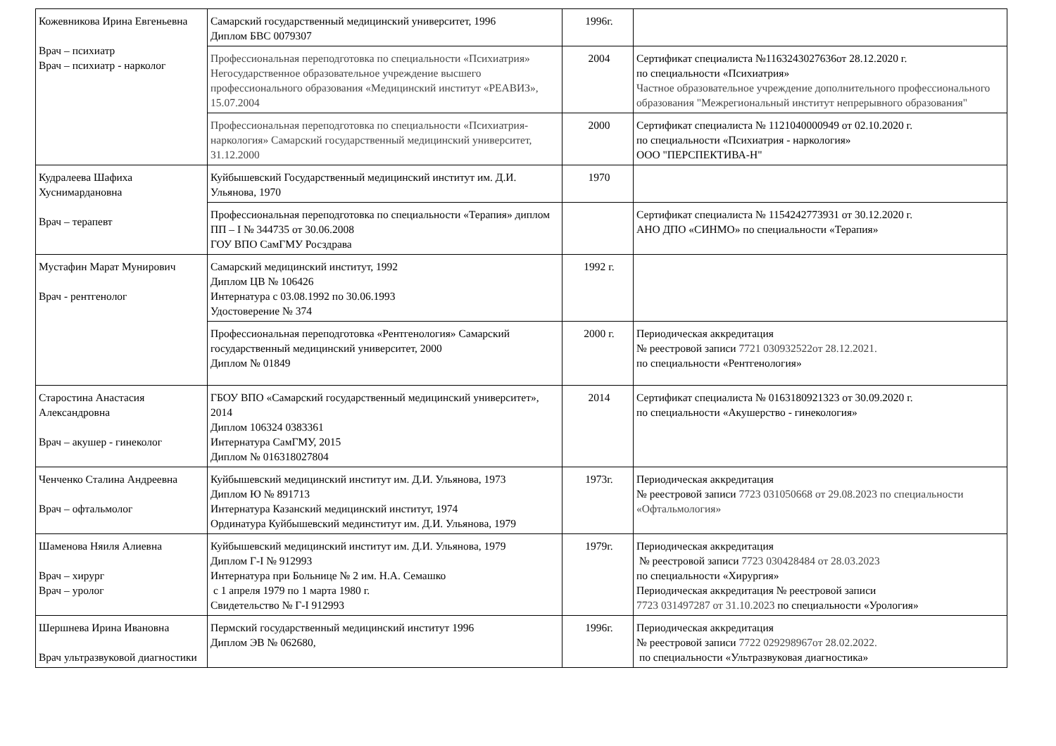| Кожевникова Ирина Евгеньевна Врач – психиатр Врач – психиатр - нарколог | Самарский государственный медицинский университет, 1996 Диплом БВС 0079307 | 1996г. | |
| | Профессиональная переподготовка по специальности «Психиатрия» Негосударственное образовательное учреждение высшего профессионального образования «Медицинский институт «РЕАВИЗ», 15.07.2004 | 2004 | Сертификат специалиста №1163243027636от 28.12.2020 г. по специальности «Психиатрия» Частное образовательное учреждение дополнительного профессионального образования "Межрегиональный институт непрерывного образования" |
| | Профессиональная переподготовка по специальности «Психиатрия-наркология» Самарский государственный медицинский университет, 31.12.2000 | 2000 | Сертификат специалиста № 1121040000949 от 02.10.2020 г. по специальности «Психиатрия - наркология» ООО "ПЕРСПЕКТИВА-Н" |
| Кудралеева Шафиха Хуснимардановна Врач – терапевт | Куйбышевский Государственный медицинский институт им. Д.И. Ульянова, 1970 | 1970 | |
| | Профессиональная переподготовка по специальности «Терапия» диплом ПП – I № 344735 от 30.06.2008 ГОУ ВПО СамГМУ Росздрава | | Сертификат специалиста № 1154242773931 от 30.12.2020 г. АНО ДПО «СИНМО» по специальности «Терапия» |
| Мустафин Марат Мунирович Врач - рентгенолог | Самарский медицинский институт, 1992 Диплом ЦВ № 106426 Интернатура с 03.08.1992 по 30.06.1993 Удостоверение № 374 | 1992 г. | |
| | Профессиональная переподготовка «Рентгенология» Самарский государственный медицинский университет, 2000 Диплом № 01849 | 2000 г. | Периодическая аккредитация № реестровой записи 7721 030932522от 28.12.2021. по специальности «Рентгенология» |
| Старостина Анастасия Александровна Врач – акушер - гинеколог | ГБОУ ВПО «Самарский государственный медицинский университет», 2014 Диплом 106324 0383361 Интернатура СамГМУ, 2015 Диплом № 016318027804 | 2014 | Сертификат специалиста № 0163180921323 от 30.09.2020 г. по специальности «Акушерство - гинекология» |
| Ченченко Сталина Андреевна Врач – офтальмолог | Куйбышевский медицинский институт им. Д.И. Ульянова, 1973 Диплом Ю № 891713 Интернатура Казанский медицинский институт, 1974 Ординатура Куйбышевский мединститут им. Д.И. Ульянова, 1979 | 1973г. | Периодическая аккредитация № реестровой записи 7723 031050668 от 29.08.2023 по специальности «Офтальмология» |
| Шаменова Няиля Алиевна Врач – хирург Врач – уролог | Куйбышевский медицинский институт им. Д.И. Ульянова, 1979 Диплом Г-I № 912993 Интернатура при Больнице № 2 им. Н.А. Семашко с 1 апреля 1979 по 1 марта 1980 г. Свидетельство № Г-I 912993 | 1979г. | Периодическая аккредитация № реестровой записи 7723 030428484 от 28.03.2023 по специальности «Хирургия» Периодическая аккредитация № реестровой записи 7723 031497287 от 31.10.2023 по специальности «Урология» |
| Шершнева Ирина Ивановна Врач ультразвуковой диагностики | Пермский государственный медицинский институт 1996 Диплом ЭВ № 062680, | 1996г. | Периодическая аккредитация № реестровой записи 7722 029298967от 28.02.2022. по специальности «Ультразвуковая диагностика» |